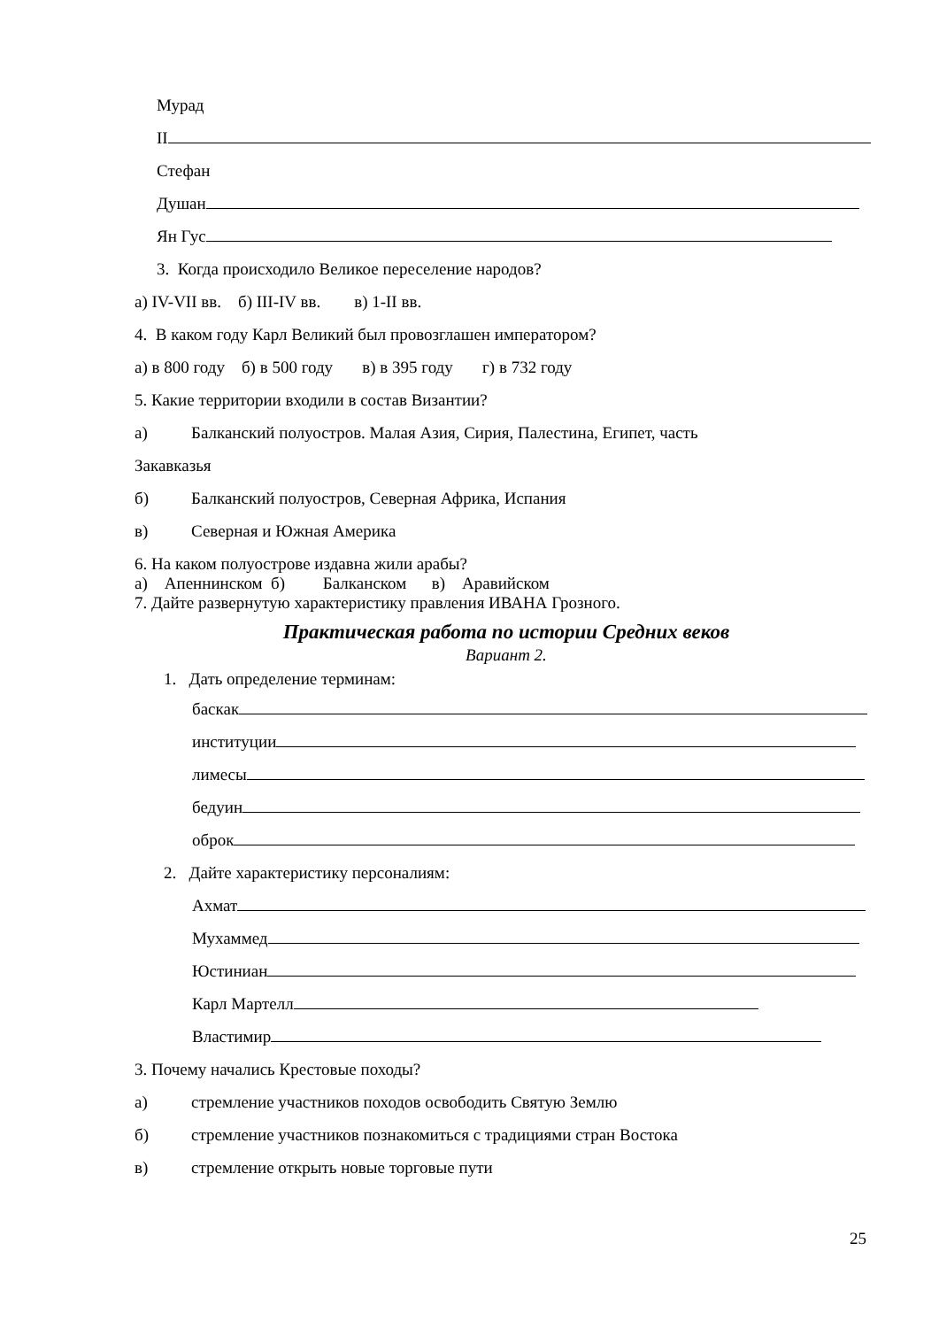Мурад
II
Стефан
Душан
Ян Гус
3. Когда происходило Великое переселение народов?
а) IV-VII вв. б) III-IV вв. в) 1-II вв.
4. В каком году Карл Великий был провозглашен императором?
а) в 800 году б) в 500 году в) в 395 году г) в 732 году
5. Какие территории входили в состав Византии?
а) Балканский полуостров. Малая Азия, Сирия, Палестина, Египет, часть
Закавказья
б) Балканский полуостров, Северная Африка, Испания
в) Северная и Южная Америка
6. На каком полуострове издавна жили арабы?
а) Апеннинском б) Балканском в) Аравийском
7. Дайте развернутую характеристику правления ИВАНА Грозного.
Практическая работа по истории Средних веков
Вариант 2.
1. Дать определение терминам:
баскак
институции
лимесы
бедуин
оброк
2. Дайте характеристику персоналиям:
Ахмат
Мухаммед
Юстиниан
Карл Мартелл
Властимир
3. Почему начались Крестовые походы?
а) стремление участников походов освободить Святую Землю
б) стремление участников познакомиться с традициями стран Востока
в) стремление открыть новые торговые пути
25